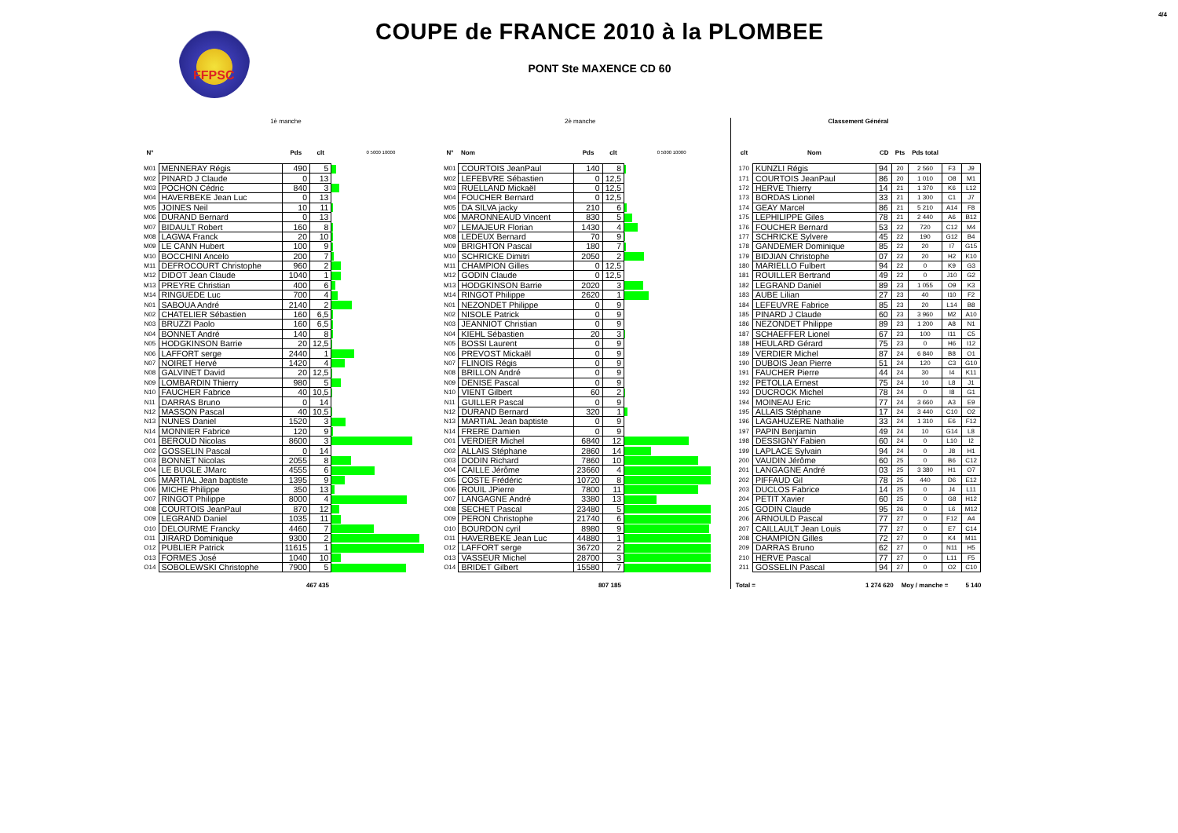4/4
FFPSC
COUPE de FRANCE 2010 à la PLOMBEE
PONT Ste MAXENCE CD 60
1è manche
| N° | | Pds | clt | 0 5000 10000 |
| --- | --- | --- | --- | --- |
| M01 | MENNERAY Régis | 490 | 5 | |
| M02 | PINARD J Claude | 0 | 13 | |
| M03 | POCHON Cédric | 840 | 3 | |
| M04 | HAVERBEKE Jean Luc | 0 | 13 | |
| M05 | JOINES Neil | 10 | 11 | |
| M06 | DURAND Bernard | 0 | 13 | |
| M07 | BIDAULT Robert | 160 | 8 | |
| M08 | LAGWA Franck | 20 | 10 | |
| M09 | LE CANN Hubert | 100 | 9 | |
| M10 | BOCCHINI Ancelo | 200 | 7 | |
| M11 | DEFROCOURT Christophe | 960 | 2 | |
| M12 | DIDOT Jean Claude | 1040 | 1 | |
| M13 | PREYRE Christian | 400 | 6 | |
| M14 | RINGUEDE Luc | 700 | 4 | |
| N01 | SABOUA André | 2140 | 2 | |
| N02 | CHATELIER Sébastien | 160 | 6,5 | |
| N03 | BRUZZI Paolo | 160 | 6,5 | |
| N04 | BONNET André | 140 | 8 | |
| N05 | HODGKINSON Barrie | 20 | 12,5 | |
| N06 | LAFFORT serge | 2440 | 1 | |
| N07 | NOIRET Hervé | 1420 | 4 | |
| N08 | GALVINET David | 20 | 12,5 | |
| N09 | LOMBARDIN Thierry | 980 | 5 | |
| N10 | FAUCHER Fabrice | 40 | 10,5 | |
| N11 | DARRAS Bruno | 0 | 14 | |
| N12 | MASSON Pascal | 40 | 10,5 | |
| N13 | NUNES Daniel | 1520 | 3 | |
| N14 | MONNIER Fabrice | 120 | 9 | |
| O01 | BEROUD Nicolas | 8600 | 3 | |
| O02 | GOSSELIN Pascal | 0 | 14 | |
| O03 | BONNET Nicolas | 2055 | 8 | |
| O04 | LE BUGLE JMarc | 4555 | 6 | |
| O05 | MARTIAL Jean baptiste | 1395 | 9 | |
| O06 | MICHE Philippe | 350 | 13 | |
| O07 | RINGOT Philippe | 8000 | 4 | |
| O08 | COURTOIS JeanPaul | 870 | 12 | |
| O09 | LEGRAND Daniel | 1035 | 11 | |
| O10 | DELOURME Francky | 4460 | 7 | |
| O11 | JIRARD Dominique | 9300 | 2 | |
| O12 | PUBLIER Patrick | 11615 | 1 | |
| O13 | FORMES José | 1040 | 10 | |
| O14 | SOBOLEWSKI Christophe | 7900 | 5 | |
467 435
2è manche
| N° | Nom | Pds | clt | 0 5000 10000 |
| --- | --- | --- | --- | --- |
| M01 | COURTOIS JeanPaul | 140 | 8 | |
| M02 | LEFEBVRE Sébastien | 0 | 12,5 | |
| M03 | RUELLAND Mickaël | 0 | 12,5 | |
| M04 | FOUCHER Bernard | 0 | 12,5 | |
| M05 | DA SILVA jacky | 210 | 6 | |
| M06 | MARONNEAUD Vincent | 830 | 5 | |
| M07 | LEMAJEUR Florian | 1430 | 4 | |
| M08 | LEDEUX Bernard | 70 | 9 | |
| M09 | BRIGHTON Pascal | 180 | 7 | |
| M10 | SCHRICKE Dimitri | 2050 | 2 | |
| M11 | CHAMPION Gilles | 0 | 12,5 | |
| M12 | GODIN Claude | 0 | 12,5 | |
| M13 | HODGKINSON Barrie | 2020 | 3 | |
| M14 | RINGOT Philippe | 2620 | 1 | |
| N01 | NEZONDET Philippe | 0 | 9 | |
| N02 | NISOLE Patrick | 0 | 9 | |
| N03 | JEANNIOT Christian | 0 | 9 | |
| N04 | KIEHL Sébastien | 20 | 3 | |
| N05 | BOSSI Laurent | 0 | 9 | |
| N06 | PREVOST Mickaël | 0 | 9 | |
| N07 | FLINOIS Régis | 0 | 9 | |
| N08 | BRILLON André | 0 | 9 | |
| N09 | DENISE Pascal | 0 | 9 | |
| N10 | VIENT Gilbert | 60 | 2 | |
| N11 | GUILLER Pascal | 0 | 9 | |
| N12 | DURAND Bernard | 320 | 1 | |
| N13 | MARTIAL Jean baptiste | 0 | 9 | |
| N14 | FRERE Damien | 0 | 9 | |
| O01 | VERDIER Michel | 6840 | 12 | |
| O02 | ALLAIS Stéphane | 2860 | 14 | |
| O03 | DODIN Richard | 7860 | 10 | |
| O04 | CAILLE Jérôme | 23660 | 4 | |
| O05 | COSTE Frédéric | 10720 | 8 | |
| O06 | ROUIL JPierre | 7800 | 11 | |
| O07 | LANGAGNE André | 3380 | 13 | |
| O08 | SECHET Pascal | 23480 | 5 | |
| O09 | PERON Christophe | 21740 | 6 | |
| O10 | BOURDON cyril | 8980 | 9 | |
| O11 | HAVERBEKE Jean Luc | 44880 | 1 | |
| O12 | LAFFORT serge | 36720 | 2 | |
| O13 | VASSEUR Michel | 28700 | 3 | |
| O14 | BRIDET Gilbert | 15580 | 7 | |
807 185
Classement Général
| clt | Nom | CD | Pts | Pds total | | |
| --- | --- | --- | --- | --- | --- | --- |
| 170 | KUNZLI Régis | 94 | 20 | 2 560 | F3 | J9 |
| 171 | COURTOIS JeanPaul | 86 | 20 | 1 010 | O8 | M1 |
| 172 | HERVE Thierry | 14 | 21 | 1 370 | K6 | L12 |
| 173 | BORDAS Lionel | 33 | 21 | 1 300 | C1 | J7 |
| 174 | GEAY Marcel | 86 | 21 | 5 210 | A14 | F8 |
| 175 | LEPHILIPPE Giles | 78 | 21 | 2 440 | A6 | B12 |
| 176 | FOUCHER Bernard | 53 | 22 | 720 | C12 | M4 |
| 177 | SCHRICKE Sylvere | 45 | 22 | 190 | G12 | B4 |
| 178 | GANDEMER Dominique | 85 | 22 | 20 | I7 | G15 |
| 179 | BIDJIAN Christophe | 07 | 22 | 20 | H2 | K10 |
| 180 | MARIELLO Fulbert | 94 | 22 | 0 | K9 | G3 |
| 181 | ROUILLER Bertrand | 49 | 22 | 0 | J10 | G2 |
| 182 | LEGRAND Daniel | 89 | 23 | 1 055 | O9 | K3 |
| 183 | AUBE Lilian | 27 | 23 | 40 | I10 | F2 |
| 184 | LEFEUVRE Fabrice | 85 | 23 | 20 | L14 | B8 |
| 185 | PINARD J Claude | 60 | 23 | 3 960 | M2 | A10 |
| 186 | NEZONDET Philippe | 89 | 23 | 1 200 | A8 | N1 |
| 187 | SCHAEFFER Lionel | 67 | 23 | 100 | I11 | C5 |
| 188 | HEULARD Gérard | 75 | 23 | 0 | H6 | I12 |
| 189 | VERDIER Michel | 87 | 24 | 6 840 | B8 | O1 |
| 190 | DUBOIS Jean Pierre | 51 | 24 | 120 | C3 | G10 |
| 191 | FAUCHER Pierre | 44 | 24 | 30 | I4 | K11 |
| 192 | PETOLLA Ernest | 75 | 24 | 10 | L8 | J1 |
| 193 | DUCROCK Michel | 78 | 24 | 0 | I8 | G1 |
| 194 | MOINEAU Eric | 77 | 24 | 3 660 | A3 | E9 |
| 195 | ALLAIS Stéphane | 17 | 24 | 3 440 | C10 | O2 |
| 196 | LAGAHUZERE Nathalie | 33 | 24 | 1 310 | E6 | F12 |
| 197 | PAPIN Benjamin | 49 | 24 | 10 | G14 | L8 |
| 198 | DESSIGNY Fabien | 60 | 24 | 0 | L10 | I2 |
| 199 | LAPLACE Sylvain | 94 | 24 | 0 | J8 | H1 |
| 200 | VAUDIN Jérôme | 60 | 25 | 0 | B6 | C12 |
| 201 | LANGAGNE André | 03 | 25 | 3 380 | H1 | O7 |
| 202 | PIFFAUD Gil | 78 | 25 | 440 | D6 | E12 |
| 203 | DUCLOS Fabrice | 14 | 25 | 0 | J4 | L11 |
| 204 | PETIT Xavier | 60 | 25 | 0 | G8 | H12 |
| 205 | GODIN Claude | 95 | 26 | 0 | L6 | M12 |
| 206 | ARNOULD Pascal | 77 | 27 | 0 | F12 | A4 |
| 207 | CAILLAULT Jean Louis | 77 | 27 | 0 | E7 | C14 |
| 208 | CHAMPION Gilles | 72 | 27 | 0 | K4 | M11 |
| 209 | DARRAS Bruno | 62 | 27 | 0 | N11 | H5 |
| 210 | HERVE Pascal | 77 | 27 | 0 | L11 | F5 |
| 211 | GOSSELIN Pascal | 94 | 27 | 0 | O2 | C10 |
Total = 1 274 620 Moy / manche = 5 140